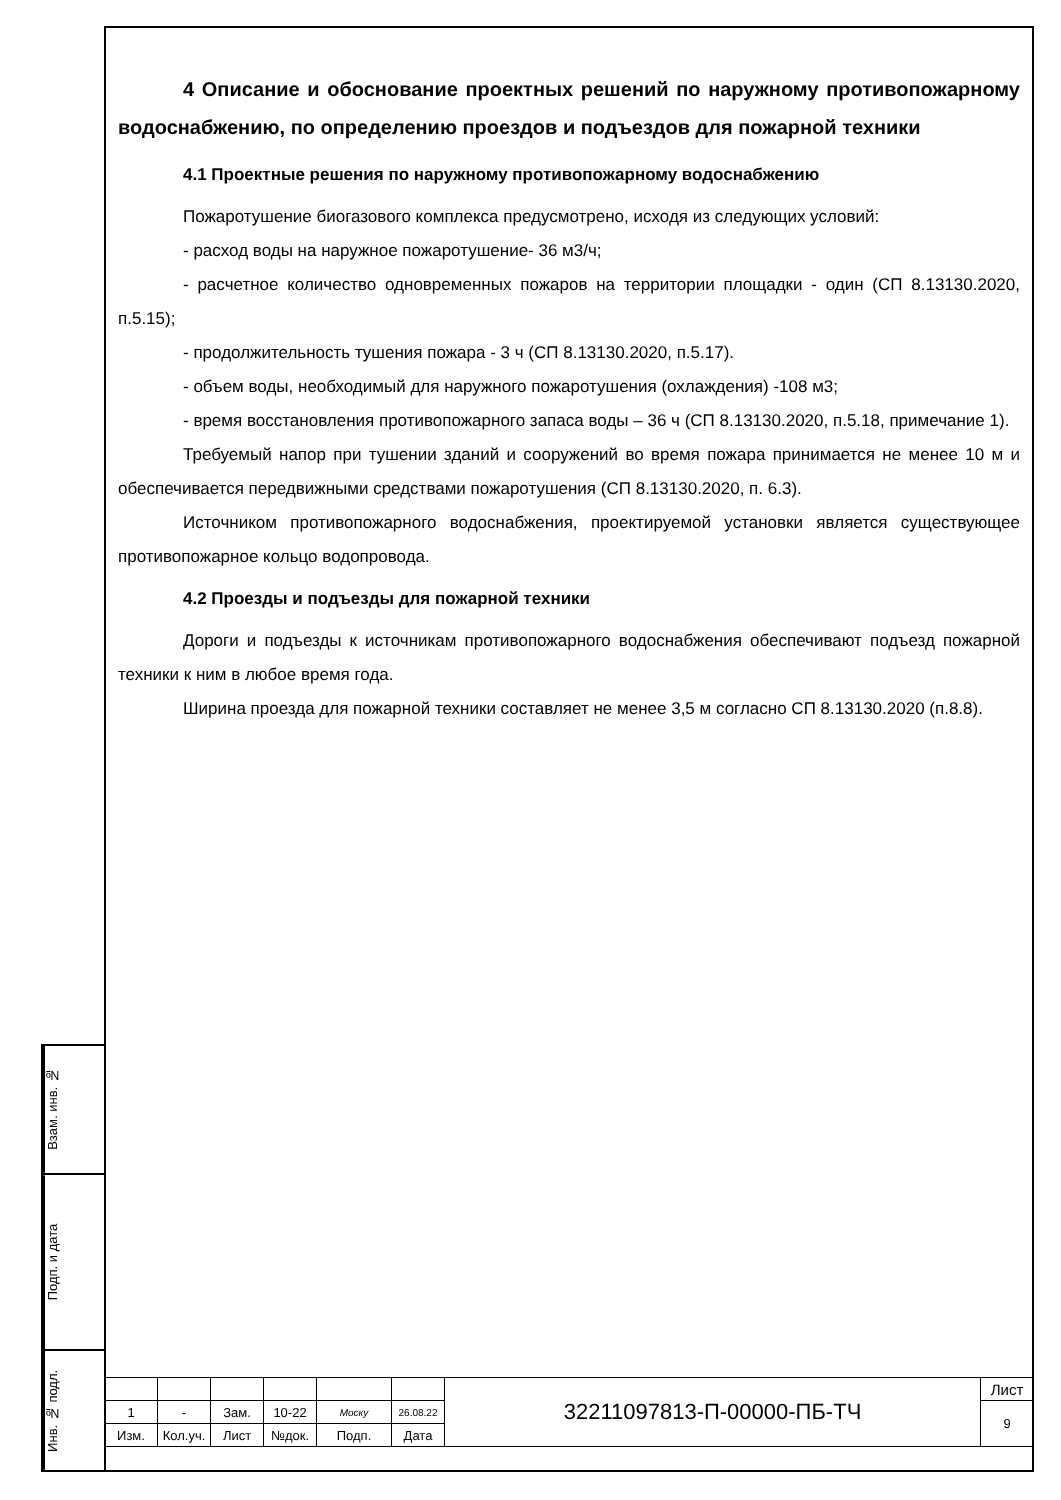Взам. инв. №
Подп. и дата
Инв. № подл.
4 Описание и обоснование проектных решений по наружному противопожарному водоснабжению, по определению проездов и подъездов для пожарной техники
4.1 Проектные решения по наружному противопожарному водоснабжению
Пожаротушение биогазового комплекса предусмотрено, исходя из следующих условий:
- расход воды на наружное пожаротушение- 36 м3/ч;
- расчетное количество одновременных пожаров на территории площадки - один (СП 8.13130.2020, п.5.15);
- продолжительность тушения пожара - 3 ч (СП 8.13130.2020, п.5.17).
- объем воды, необходимый для наружного пожаротушения (охлаждения) -108 м3;
- время восстановления противопожарного запаса воды – 36 ч (СП 8.13130.2020, п.5.18, примечание 1).
Требуемый напор при тушении зданий и сооружений во время пожара принимается не менее 10 м и обеспечивается передвижными средствами пожаротушения (СП 8.13130.2020, п. 6.3).
Источником противопожарного водоснабжения, проектируемой установки является существующее противопожарное кольцо водопровода.
4.2 Проезды и подъезды для пожарной техники
Дороги и подъезды к источникам противопожарного водоснабжения обеспечивают подъезд пожарной техники к ним в любое время года.
Ширина проезда для пожарной техники составляет не менее 3,5 м согласно СП 8.13130.2020 (п.8.8).
| | | | | | | 32211097813-П-00000-ПБ-ТЧ | Лист |
| 1 | - | Зам. | 10-22 | Моску | 26.08.22 | | 9 |
| Изм. | Кол.уч. | Лист | №док. | Подп. | Дата | | |